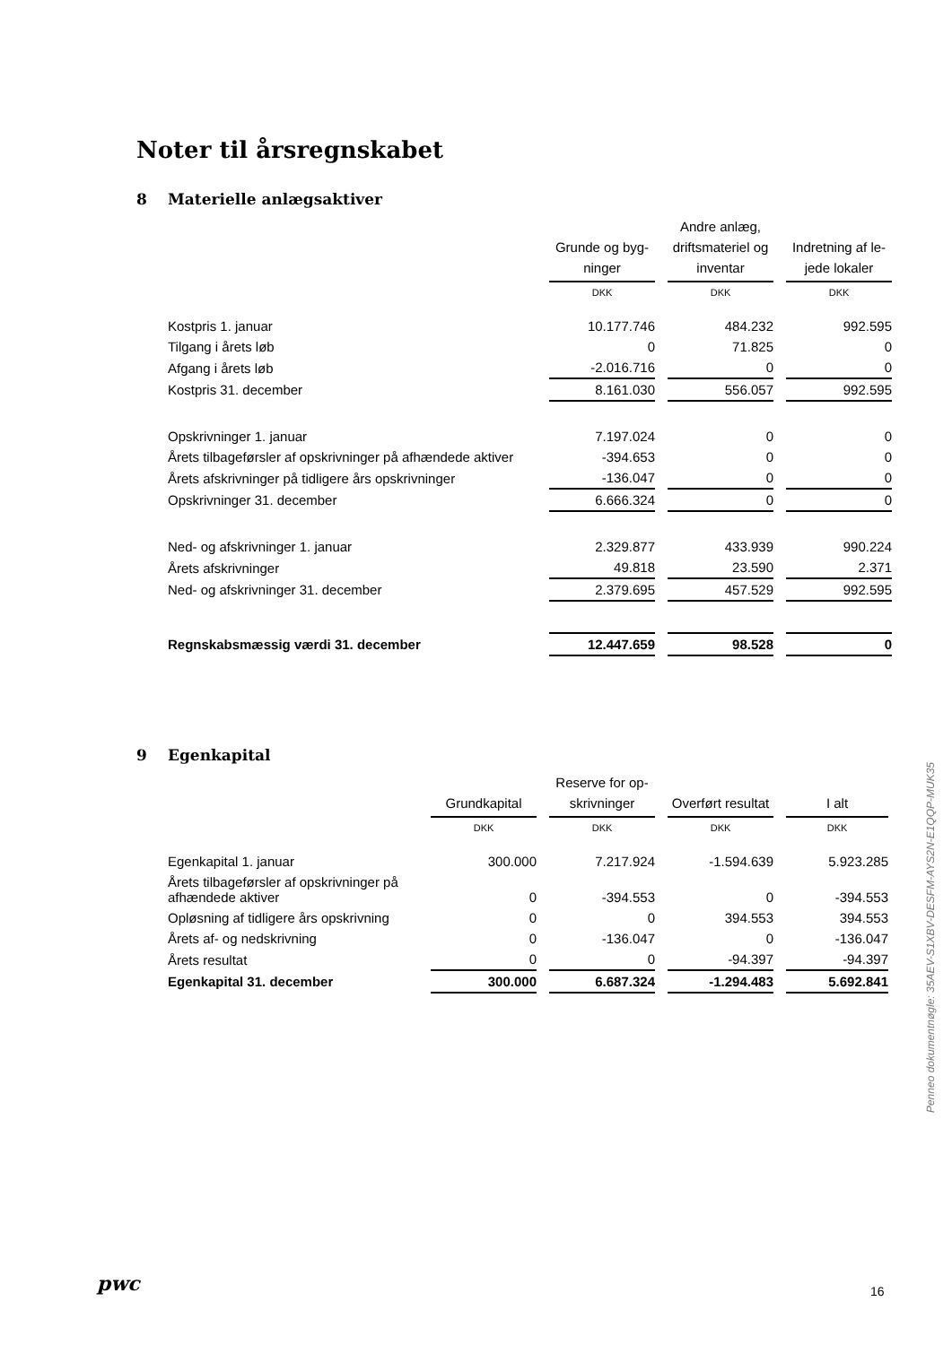Noter til årsregnskabet
8 Materielle anlægsaktiver
| | Grunde og byg- ninger | | Andre anlæg, driftsmateriel og inventar | | Indretning af le- jede lokaler |
| --- | --- | --- | --- | --- | --- |
| | DKK | | DKK | | DKK |
| Kostpris 1. januar | 10.177.746 | | 484.232 | | 992.595 |
| Tilgang i årets løb | 0 | | 71.825 | | 0 |
| Afgang i årets løb | -2.016.716 | | 0 | | 0 |
| Kostpris 31. december | 8.161.030 | | 556.057 | | 992.595 |
| Opskrivninger 1. januar | 7.197.024 | | 0 | | 0 |
| Årets tilbageførsler af opskrivninger på afhændede aktiver | -394.653 | | 0 | | 0 |
| Årets afskrivninger på tidligere års opskrivninger | -136.047 | | 0 | | 0 |
| Opskrivninger 31. december | 6.666.324 | | 0 | | 0 |
| Ned- og afskrivninger 1. januar | 2.329.877 | | 433.939 | | 990.224 |
| Årets afskrivninger | 49.818 | | 23.590 | | 2.371 |
| Ned- og afskrivninger 31. december | 2.379.695 | | 457.529 | | 992.595 |
| Regnskabsmæssig værdi 31. december | 12.447.659 | | 98.528 | | 0 |
9 Egenkapital
| | Grundkapital | | Reserve for op- skrivninger | | Overført resultat | | I alt |
| --- | --- | --- | --- | --- | --- | --- | --- |
| | DKK | | DKK | | DKK | | DKK |
| Egenkapital 1. januar | 300.000 | | 7.217.924 | | -1.594.639 | | 5.923.285 |
| Årets tilbageførsler af opskrivninger på afhændede aktiver | 0 | | -394.553 | | 0 | | -394.553 |
| Opløsning af tidligere års opskrivning | 0 | | 0 | | 394.553 | | 394.553 |
| Årets af- og nedskrivning | 0 | | -136.047 | | 0 | | -136.047 |
| Årets resultat | 0 | | 0 | | -94.397 | | -94.397 |
| Egenkapital 31. december | 300.000 | | 6.687.324 | | -1.294.483 | | 5.692.841 |
Penneo dokumentnøgle: 35AEV-S1XBV-DESFM-AYS2N-E1QQP-MUK35
pwc 16